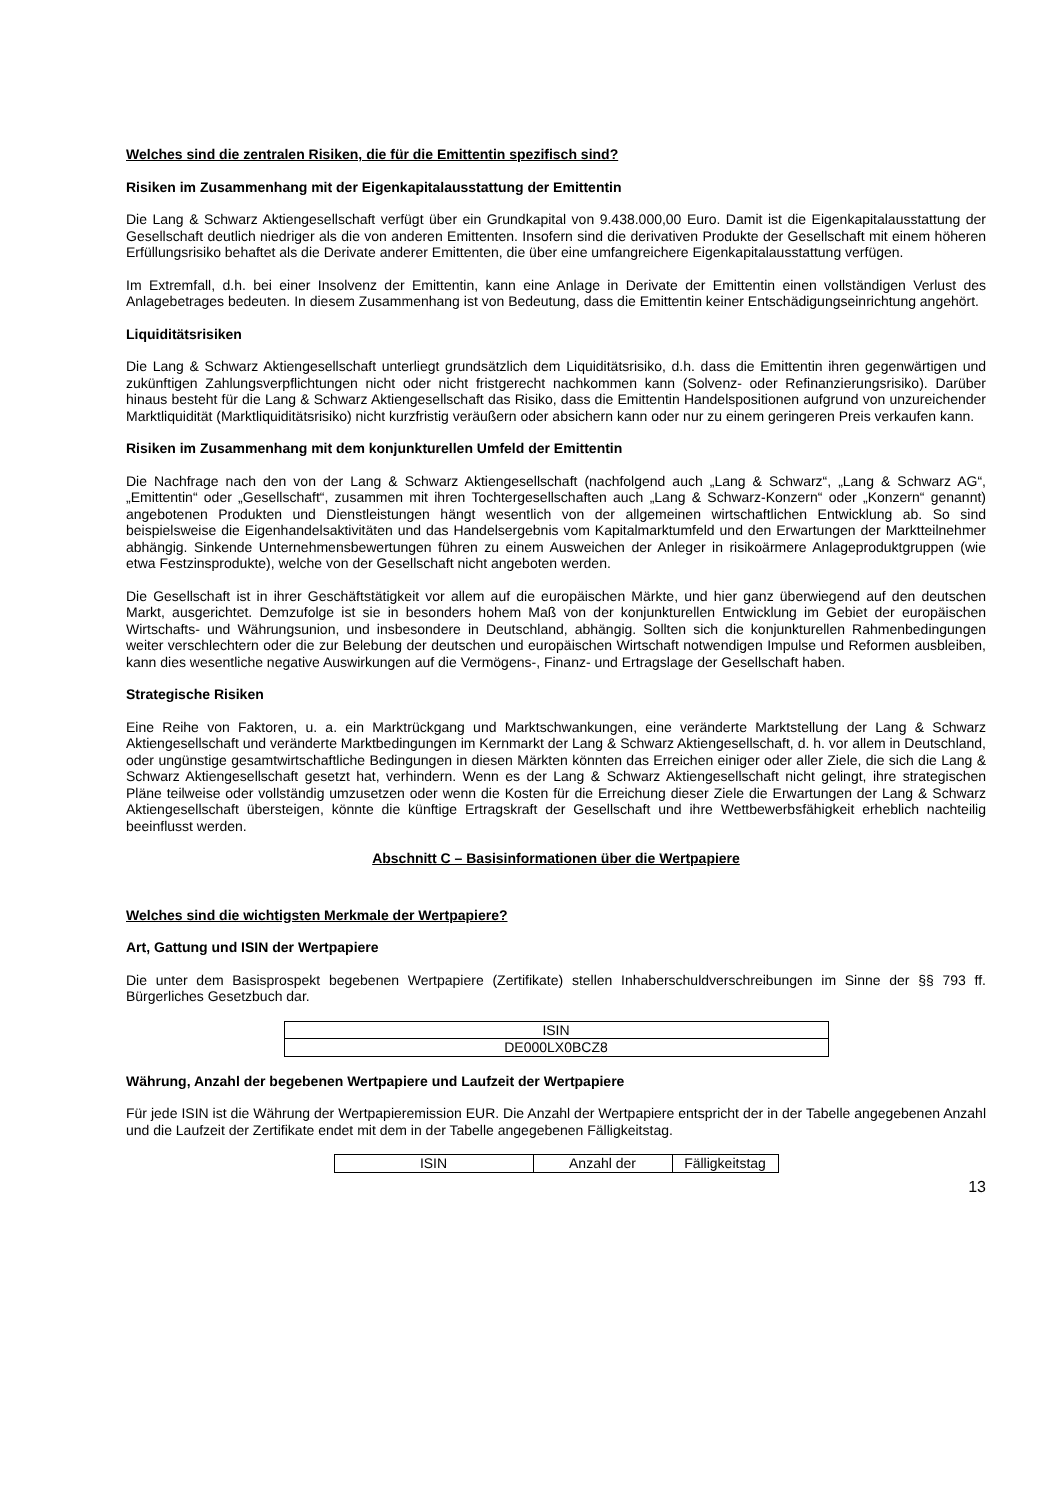Welches sind die zentralen Risiken, die für die Emittentin spezifisch sind?
Risiken im Zusammenhang mit der Eigenkapitalausstattung der Emittentin
Die Lang & Schwarz Aktiengesellschaft verfügt über ein Grundkapital von 9.438.000,00 Euro. Damit ist die Eigenkapitalausstattung der Gesellschaft deutlich niedriger als die von anderen Emittenten. Insofern sind die derivativen Produkte der Gesellschaft mit einem höheren Erfüllungsrisiko behaftet als die Derivate anderer Emittenten, die über eine umfangreichere Eigenkapitalausstattung verfügen.
Im Extremfall, d.h. bei einer Insolvenz der Emittentin, kann eine Anlage in Derivate der Emittentin einen vollständigen Verlust des Anlagebetrages bedeuten. In diesem Zusammenhang ist von Bedeutung, dass die Emittentin keiner Entschädigungseinrichtung angehört.
Liquiditätsrisiken
Die Lang & Schwarz Aktiengesellschaft unterliegt grundsätzlich dem Liquiditätsrisiko, d.h. dass die Emittentin ihren gegenwärtigen und zukünftigen Zahlungsverpflichtungen nicht oder nicht fristgerecht nachkommen kann (Solvenz- oder Refinanzierungsrisiko). Darüber hinaus besteht für die Lang & Schwarz Aktiengesellschaft das Risiko, dass die Emittentin Handelspositionen aufgrund von unzureichender Marktliquidität (Marktliquiditätsrisiko) nicht kurzfristig veräußern oder absichern kann oder nur zu einem geringeren Preis verkaufen kann.
Risiken im Zusammenhang mit dem konjunkturellen Umfeld der Emittentin
Die Nachfrage nach den von der Lang & Schwarz Aktiengesellschaft (nachfolgend auch „Lang & Schwarz“, „Lang & Schwarz AG“, „Emittentin“ oder „Gesellschaft“, zusammen mit ihren Tochtergesellschaften auch „Lang & Schwarz-Konzern“ oder „Konzern“ genannt) angebotenen Produkten und Dienstleistungen hängt wesentlich von der allgemeinen wirtschaftlichen Entwicklung ab. So sind beispielsweise die Eigenhandelsaktivitäten und das Handelsergebnis vom Kapitalmarktumfeld und den Erwartungen der Marktteilnehmer abhängig. Sinkende Unternehmensbewertungen führen zu einem Ausweichen der Anleger in risikoärmere Anlageproduktgruppen (wie etwa Festzinsprodukte), welche von der Gesellschaft nicht angeboten werden.
Die Gesellschaft ist in ihrer Geschäftstätigkeit vor allem auf die europäischen Märkte, und hier ganz überwiegend auf den deutschen Markt, ausgerichtet. Demzufolge ist sie in besonders hohem Maß von der konjunkturellen Entwicklung im Gebiet der europäischen Wirtschafts- und Währungsunion, und insbesondere in Deutschland, abhängig. Sollten sich die konjunkturellen Rahmenbedingungen weiter verschlechtern oder die zur Belebung der deutschen und europäischen Wirtschaft notwendigen Impulse und Reformen ausbleiben, kann dies wesentliche negative Auswirkungen auf die Vermögens-, Finanz- und Ertragslage der Gesellschaft haben.
Strategische Risiken
Eine Reihe von Faktoren, u. a. ein Marktrückgang und Marktschwankungen, eine veränderte Marktstellung der Lang & Schwarz Aktiengesellschaft und veränderte Marktbedingungen im Kernmarkt der Lang & Schwarz Aktiengesellschaft, d. h. vor allem in Deutschland, oder ungünstige gesamtwirtschaftliche Bedingungen in diesen Märkten könnten das Erreichen einiger oder aller Ziele, die sich die Lang & Schwarz Aktiengesellschaft gesetzt hat, verhindern. Wenn es der Lang & Schwarz Aktiengesellschaft nicht gelingt, ihre strategischen Pläne teilweise oder vollständig umzusetzen oder wenn die Kosten für die Erreichung dieser Ziele die Erwartungen der Lang & Schwarz Aktiengesellschaft übersteigen, könnte die künftige Ertragskraft der Gesellschaft und ihre Wettbewerbsfähigkeit erheblich nachteilig beeinflusst werden.
Abschnitt C – Basisinformationen über die Wertpapiere
Welches sind die wichtigsten Merkmale der Wertpapiere?
Art, Gattung und ISIN der Wertpapiere
Die unter dem Basisprospekt begebenen Wertpapiere (Zertifikate) stellen Inhaberschuldverschreibungen im Sinne der §§ 793 ff. Bürgerliches Gesetzbuch dar.
| ISIN |
| DE000LX0BCZ8 |
Währung, Anzahl der begebenen Wertpapiere und Laufzeit der Wertpapiere
Für jede ISIN ist die Währung der Wertpapieremission EUR. Die Anzahl der Wertpapiere entspricht der in der Tabelle angegebenen Anzahl und die Laufzeit der Zertifikate endet mit dem in der Tabelle angegebenen Fälligkeitstag.
| ISIN | Anzahl der | Fälligkeitstag |
13